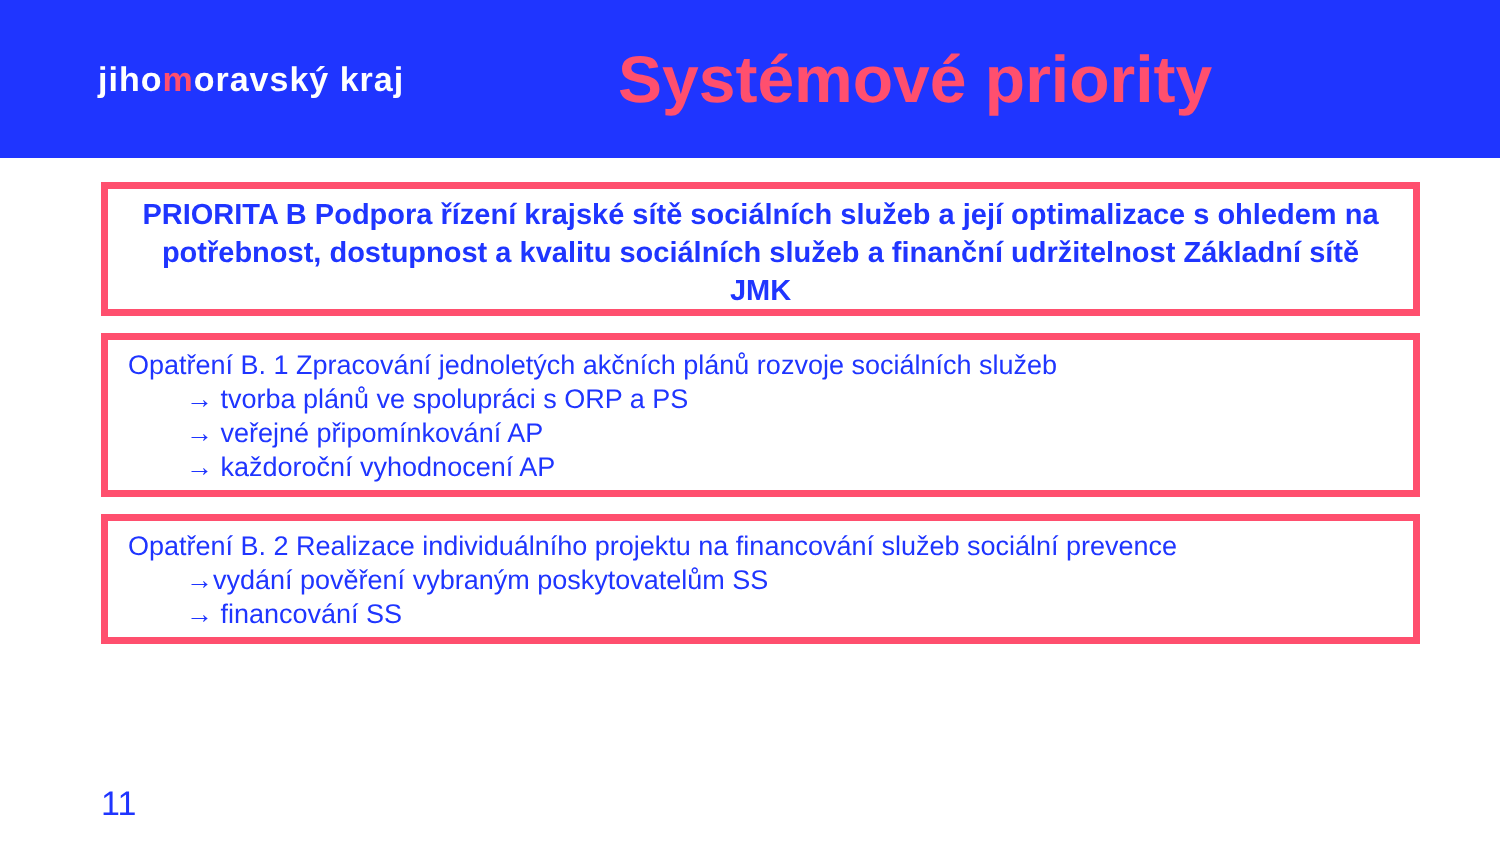jihomoravský kraj
Systémové priority
PRIORITA B Podpora řízení krajské sítě sociálních služeb a její optimalizace s ohledem na potřebnost, dostupnost a kvalitu sociálních služeb a finanční udržitelnost Základní sítě JMK
Opatření B. 1 Zpracování jednoletých akčních plánů rozvoje sociálních služeb
→ tvorba plánů ve spolupráci s ORP a PS
→ veřejné připomínkování AP
→ každoroční vyhodnocení AP
Opatření B. 2 Realizace individuálního projektu na financování služeb sociální prevence
→vydání pověření vybraným poskytovatelům SS
→ financování SS
11